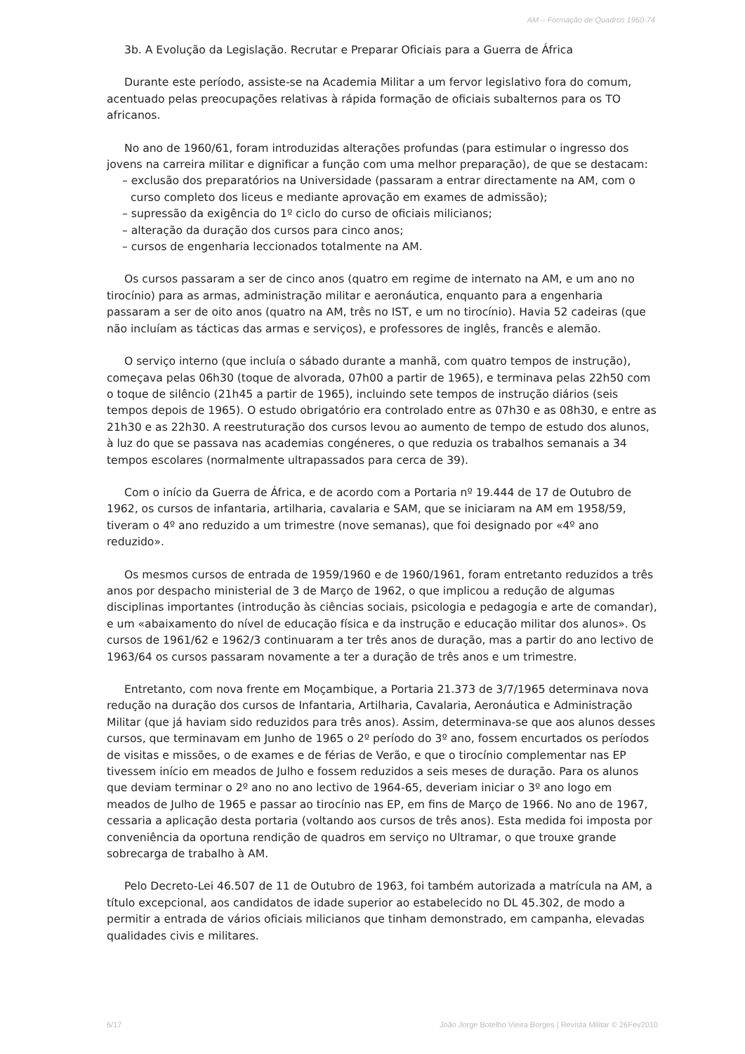AM – Formação de Quadros 1960-74
3b. A Evolução da Legislação. Recrutar e Preparar Oficiais para a Guerra de África
Durante este período, assiste-se na Academia Militar a um fervor legislativo fora do comum, acentuado pelas preocupações relativas à rápida formação de oficiais subalternos para os TO africanos.
No ano de 1960/61, foram introduzidas alterações profundas (para estimular o ingresso dos jovens na carreira militar e dignificar a função com uma melhor preparação), de que se destacam:
– exclusão dos preparatórios na Universidade (passaram a entrar directamente na AM, com o curso completo dos liceus e mediante aprovação em exames de admissão);
– supressão da exigência do 1º ciclo do curso de oficiais milicianos;
– alteração da duração dos cursos para cinco anos;
– cursos de engenharia leccionados totalmente na AM.
Os cursos passaram a ser de cinco anos (quatro em regime de internato na AM, e um ano no tirocínio) para as armas, administração militar e aeronáutica, enquanto para a engenharia passaram a ser de oito anos (quatro na AM, três no IST, e um no tirocínio). Havia 52 cadeiras (que não incluíam as tácticas das armas e serviços), e professores de inglês, francês e alemão.
O serviço interno (que incluía o sábado durante a manhã, com quatro tempos de instrução), começava pelas 06h30 (toque de alvorada, 07h00 a partir de 1965), e terminava pelas 22h50 com o toque de silêncio (21h45 a partir de 1965), incluindo sete tempos de instrução diários (seis tempos depois de 1965). O estudo obrigatório era controlado entre as 07h30 e as 08h30, e entre as 21h30 e as 22h30. A reestruturação dos cursos levou ao aumento de tempo de estudo dos alunos, à luz do que se passava nas academias congéneres, o que reduzia os trabalhos semanais a 34 tempos escolares (normalmente ultrapassados para cerca de 39).
Com o início da Guerra de África, e de acordo com a Portaria nº 19.444 de 17 de Outubro de 1962, os cursos de infantaria, artilharia, cavalaria e SAM, que se iniciaram na AM em 1958/59, tiveram o 4º ano reduzido a um trimestre (nove semanas), que foi designado por «4º ano reduzido».
Os mesmos cursos de entrada de 1959/1960 e de 1960/1961, foram entretanto reduzidos a três anos por despacho ministerial de 3 de Março de 1962, o que implicou a redução de algumas disciplinas importantes (introdução às ciências sociais, psicologia e pedagogia e arte de comandar), e um «abaixamento do nível de educação física e da instrução e educação militar dos alunos». Os cursos de 1961/62 e 1962/3 continuaram a ter três anos de duração, mas a partir do ano lectivo de 1963/64 os cursos passaram novamente a ter a duração de três anos e um trimestre.
Entretanto, com nova frente em Moçambique, a Portaria 21.373 de 3/7/1965 determinava nova redução na duração dos cursos de Infantaria, Artilharia, Cavalaria, Aeronáutica e Administração Militar (que já haviam sido reduzidos para três anos). Assim, determinava-se que aos alunos desses cursos, que terminavam em Junho de 1965 o 2º período do 3º ano, fossem encurtados os períodos de visitas e missões, o de exames e de férias de Verão, e que o tirocínio complementar nas EP tivessem início em meados de Julho e fossem reduzidos a seis meses de duração. Para os alunos que deviam terminar o 2º ano no ano lectivo de 1964-65, deveriam iniciar o 3º ano logo em meados de Julho de 1965 e passar ao tirocínio nas EP, em fins de Março de 1966. No ano de 1967, cessaria a aplicação desta portaria (voltando aos cursos de três anos). Esta medida foi imposta por conveniência da oportuna rendição de quadros em serviço no Ultramar, o que trouxe grande sobrecarga de trabalho à AM.
Pelo Decreto-Lei 46.507 de 11 de Outubro de 1963, foi também autorizada a matrícula na AM, a título excepcional, aos candidatos de idade superior ao estabelecido no DL 45.302, de modo a permitir a entrada de vários oficiais milicianos que tinham demonstrado, em campanha, elevadas qualidades civis e militares.
6/17 João Jorge Botelho Vieira Borges | Revista Militar © 26Fev2010